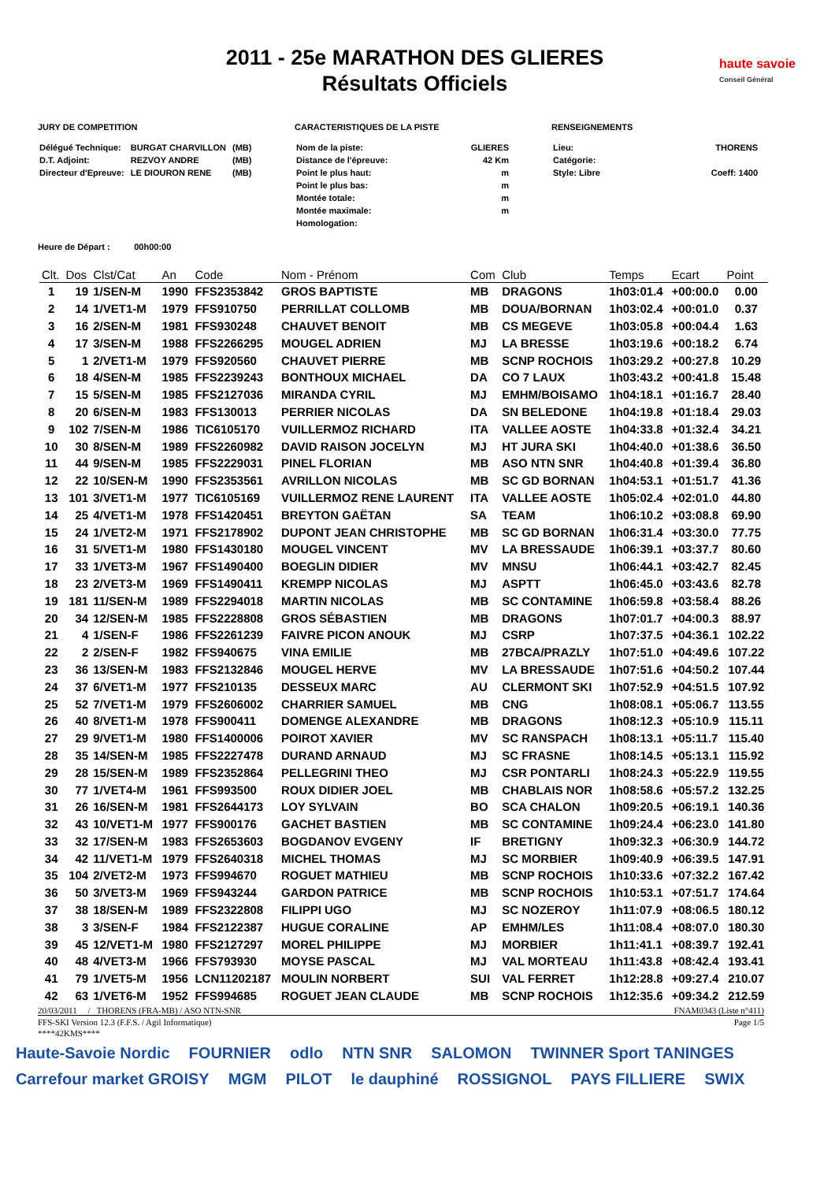2011 - 25e MARATHON DES GLIERES
Résultats Officiels
haute savoie
Conseil Général
JURY DE COMPETITION
| Délégué Technique: | BURGAT CHARVILLON | (MB) |
| D.T. Adjoint: | REZVOY ANDRE | (MB) |
| Directeur d'Epreuve: | LE DIOURON RENE | (MB) |
CARACTERISTIQUES DE LA PISTE
| Nom de la piste: | GLIERES |
| Distance de l'épreuve: | 42 Km |
| Point le plus haut: | m |
| Point le plus bas: | m |
| Montée totale: | m |
| Montée maximale: | m |
| Homologation: | |
RENSEIGNEMENTS
| Lieu: | THORENS |
| Catégorie: | |
| Style: Libre | Coeff: 1400 |
Heure de Départ : 00h00:00
| Clt. | Dos | Clst/Cat | An | Code | Nom - Prénom | Com | Club | Temps | Ecart | Point |
| --- | --- | --- | --- | --- | --- | --- | --- | --- | --- | --- |
| 1 | 19 | 1/SEN-M | 1990 | FFS2353842 | GROS BAPTISTE | MB | DRAGONS | 1h03:01.4 | +00:00.0 | 0.00 |
| 2 | 14 | 1/VET1-M | 1979 | FFS910750 | PERRILLAT COLLOMB | MB | DOUA/BORNAN | 1h03:02.4 | +00:01.0 | 0.37 |
| 3 | 16 | 2/SEN-M | 1981 | FFS930248 | CHAUVET BENOIT | MB | CS MEGEVE | 1h03:05.8 | +00:04.4 | 1.63 |
| 4 | 17 | 3/SEN-M | 1988 | FFS2266295 | MOUGEL ADRIEN | MJ | LA BRESSE | 1h03:19.6 | +00:18.2 | 6.74 |
| 5 | 1 | 2/VET1-M | 1979 | FFS920560 | CHAUVET PIERRE | MB | SCNP ROCHOIS | 1h03:29.2 | +00:27.8 | 10.29 |
| 6 | 18 | 4/SEN-M | 1985 | FFS2239243 | BONTHOUX MICHAEL | DA | CO 7 LAUX | 1h03:43.2 | +00:41.8 | 15.48 |
| 7 | 15 | 5/SEN-M | 1985 | FFS2127036 | MIRANDA CYRIL | MJ | EMHM/BOISAMO | 1h04:18.1 | +01:16.7 | 28.40 |
| 8 | 20 | 6/SEN-M | 1983 | FFS130013 | PERRIER NICOLAS | DA | SN BELEDONE | 1h04:19.8 | +01:18.4 | 29.03 |
| 9 | 102 | 7/SEN-M | 1986 | TIC6105170 | VUILLERMOZ RICHARD | ITA | VALLEE AOSTE | 1h04:33.8 | +01:32.4 | 34.21 |
| 10 | 30 | 8/SEN-M | 1989 | FFS2260982 | DAVID RAISON JOCELYN | MJ | HT JURA SKI | 1h04:40.0 | +01:38.6 | 36.50 |
| 11 | 44 | 9/SEN-M | 1985 | FFS2229031 | PINEL FLORIAN | MB | ASO NTN SNR | 1h04:40.8 | +01:39.4 | 36.80 |
| 12 | 22 | 10/SEN-M | 1990 | FFS2353561 | AVRILLON NICOLAS | MB | SC GD BORNAN | 1h04:53.1 | +01:51.7 | 41.36 |
| 13 | 101 | 3/VET1-M | 1977 | TIC6105169 | VUILLERMOZ RENE LAURENT | ITA | VALLEE AOSTE | 1h05:02.4 | +02:01.0 | 44.80 |
| 14 | 25 | 4/VET1-M | 1978 | FFS1420451 | BREYTON GAËTAN | SA | TEAM | 1h06:10.2 | +03:08.8 | 69.90 |
| 15 | 24 | 1/VET2-M | 1971 | FFS2178902 | DUPONT JEAN CHRISTOPHE | MB | SC GD BORNAN | 1h06:31.4 | +03:30.0 | 77.75 |
| 16 | 31 | 5/VET1-M | 1980 | FFS1430180 | MOUGEL VINCENT | MV | LA BRESSAUDE | 1h06:39.1 | +03:37.7 | 80.60 |
| 17 | 33 | 1/VET3-M | 1967 | FFS1490400 | BOEGLIN DIDIER | MV | MNSU | 1h06:44.1 | +03:42.7 | 82.45 |
| 18 | 23 | 2/VET3-M | 1969 | FFS1490411 | KREMPP NICOLAS | MJ | ASPTT | 1h06:45.0 | +03:43.6 | 82.78 |
| 19 | 181 | 11/SEN-M | 1989 | FFS2294018 | MARTIN NICOLAS | MB | SC CONTAMINE | 1h06:59.8 | +03:58.4 | 88.26 |
| 20 | 34 | 12/SEN-M | 1985 | FFS2228808 | GROS SÉBASTIEN | MB | DRAGONS | 1h07:01.7 | +04:00.3 | 88.97 |
| 21 | 4 | 1/SEN-F | 1986 | FFS2261239 | FAIVRE PICON ANOUK | MJ | CSRP | 1h07:37.5 | +04:36.1 | 102.22 |
| 22 | 2 | 2/SEN-F | 1982 | FFS940675 | VINA EMILIE | MB | 27BCA/PRAZLY | 1h07:51.0 | +04:49.6 | 107.22 |
| 23 | 36 | 13/SEN-M | 1983 | FFS2132846 | MOUGEL HERVE | MV | LA BRESSAUDE | 1h07:51.6 | +04:50.2 | 107.44 |
| 24 | 37 | 6/VET1-M | 1977 | FFS210135 | DESSEUX MARC | AU | CLERMONT SKI | 1h07:52.9 | +04:51.5 | 107.92 |
| 25 | 52 | 7/VET1-M | 1979 | FFS2606002 | CHARRIER SAMUEL | MB | CNG | 1h08:08.1 | +05:06.7 | 113.55 |
| 26 | 40 | 8/VET1-M | 1978 | FFS900411 | DOMENGE ALEXANDRE | MB | DRAGONS | 1h08:12.3 | +05:10.9 | 115.11 |
| 27 | 29 | 9/VET1-M | 1980 | FFS1400006 | POIROT XAVIER | MV | SC RANSPACH | 1h08:13.1 | +05:11.7 | 115.40 |
| 28 | 35 | 14/SEN-M | 1985 | FFS2227478 | DURAND ARNAUD | MJ | SC FRASNE | 1h08:14.5 | +05:13.1 | 115.92 |
| 29 | 28 | 15/SEN-M | 1989 | FFS2352864 | PELLEGRINI THEO | MJ | CSR PONTARLI | 1h08:24.3 | +05:22.9 | 119.55 |
| 30 | 77 | 1/VET4-M | 1961 | FFS993500 | ROUX DIDIER JOEL | MB | CHABLAIS NOR | 1h08:58.6 | +05:57.2 | 132.25 |
| 31 | 26 | 16/SEN-M | 1981 | FFS2644173 | LOY SYLVAIN | BO | SCA CHALON | 1h09:20.5 | +06:19.1 | 140.36 |
| 32 | 43 | 10/VET1-M | 1977 | FFS900176 | GACHET BASTIEN | MB | SC CONTAMINE | 1h09:24.4 | +06:23.0 | 141.80 |
| 33 | 32 | 17/SEN-M | 1983 | FFS2653603 | BOGDANOV EVGENY | IF | BRETIGNY | 1h09:32.3 | +06:30.9 | 144.72 |
| 34 | 42 | 11/VET1-M | 1979 | FFS2640318 | MICHEL THOMAS | MJ | SC MORBIER | 1h09:40.9 | +06:39.5 | 147.91 |
| 35 | 104 | 2/VET2-M | 1973 | FFS994670 | ROGUET MATHIEU | MB | SCNP ROCHOIS | 1h10:33.6 | +07:32.2 | 167.42 |
| 36 | 50 | 3/VET3-M | 1969 | FFS943244 | GARDON PATRICE | MB | SCNP ROCHOIS | 1h10:53.1 | +07:51.7 | 174.64 |
| 37 | 38 | 18/SEN-M | 1989 | FFS2322808 | FILIPPI UGO | MJ | SC NOZEROY | 1h11:07.9 | +08:06.5 | 180.12 |
| 38 | 3 | 3/SEN-F | 1984 | FFS2122387 | HUGUE CORALINE | AP | EMHM/LES | 1h11:08.4 | +08:07.0 | 180.30 |
| 39 | 45 | 12/VET1-M | 1980 | FFS2127297 | MOREL PHILIPPE | MJ | MORBIER | 1h11:41.1 | +08:39.7 | 192.41 |
| 40 | 48 | 4/VET3-M | 1966 | FFS793930 | MOYSE PASCAL | MJ | VAL MORTEAU | 1h11:43.8 | +08:42.4 | 193.41 |
| 41 | 79 | 1/VET5-M | 1956 | LCN11202187 | MOULIN NORBERT | SUI | VAL FERRET | 1h12:28.8 | +09:27.4 | 210.07 |
| 42 | 63 | 1/VET6-M | 1952 | FFS994685 | ROGUET JEAN CLAUDE | MB | SCNP ROCHOIS | 1h12:35.6 | +09:34.2 | 212.59 |
20/03/2011 / THORENS (FRA-MB) / ASO NTN-SNR FNAM0343 (Liste n°411)
FFS-SKI Version 12.3 (F.F.S. / Agil Informatique) Page 1/5
****42KMS****
Haute-Savoie Nordic FOURNIER odlo NTN SNR SALOMON TWINNER Sport TANINGES Carrefour market GROISY MGM PILOT le dauphiné ROSSIGNOL PAYS FILLIERE SWIX